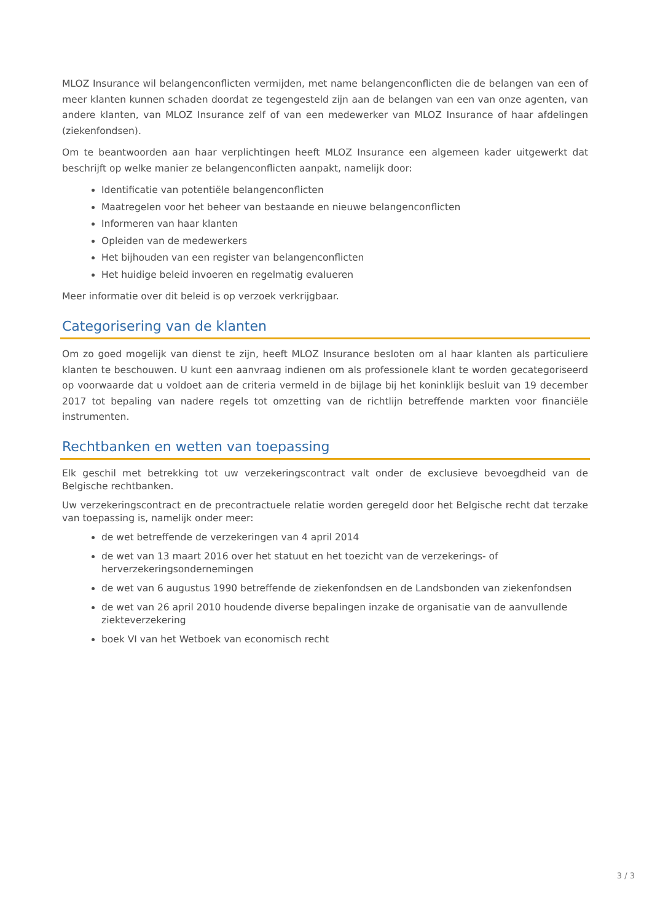MLOZ Insurance wil belangenconflicten vermijden, met name belangenconflicten die de belangen van een of meer klanten kunnen schaden doordat ze tegengesteld zijn aan de belangen van een van onze agenten, van andere klanten, van MLOZ Insurance zelf of van een medewerker van MLOZ Insurance of haar afdelingen (ziekenfondsen).
Om te beantwoorden aan haar verplichtingen heeft MLOZ Insurance een algemeen kader uitgewerkt dat beschrijft op welke manier ze belangenconflicten aanpakt, namelijk door:
Identificatie van potentiële belangenconflicten
Maatregelen voor het beheer van bestaande en nieuwe belangenconflicten
Informeren van haar klanten
Opleiden van de medewerkers
Het bijhouden van een register van belangenconflicten
Het huidige beleid invoeren en regelmatig evalueren
Meer informatie over dit beleid is op verzoek verkrijgbaar.
Categorisering van de klanten
Om zo goed mogelijk van dienst te zijn, heeft MLOZ Insurance besloten om al haar klanten als particuliere klanten te beschouwen. U kunt een aanvraag indienen om als professionele klant te worden gecategoriseerd op voorwaarde dat u voldoet aan de criteria vermeld in de bijlage bij het koninklijk besluit van 19 december 2017 tot bepaling van nadere regels tot omzetting van de richtlijn betreffende markten voor financiële instrumenten.
Rechtbanken en wetten van toepassing
Elk geschil met betrekking tot uw verzekeringscontract valt onder de exclusieve bevoegdheid van de Belgische rechtbanken.
Uw verzekeringscontract en de precontractuele relatie worden geregeld door het Belgische recht dat terzake van toepassing is, namelijk onder meer:
de wet betreffende de verzekeringen van 4 april 2014
de wet van 13 maart 2016 over het statuut en het toezicht van de verzekerings- of herverzekeringsondernemingen
de wet van 6 augustus 1990 betreffende de ziekenfondsen en de Landsbonden van ziekenfondsen
de wet van 26 april 2010 houdende diverse bepalingen inzake de organisatie van de aanvullende ziekteverzekering
boek VI van het Wetboek van economisch recht
3 / 3